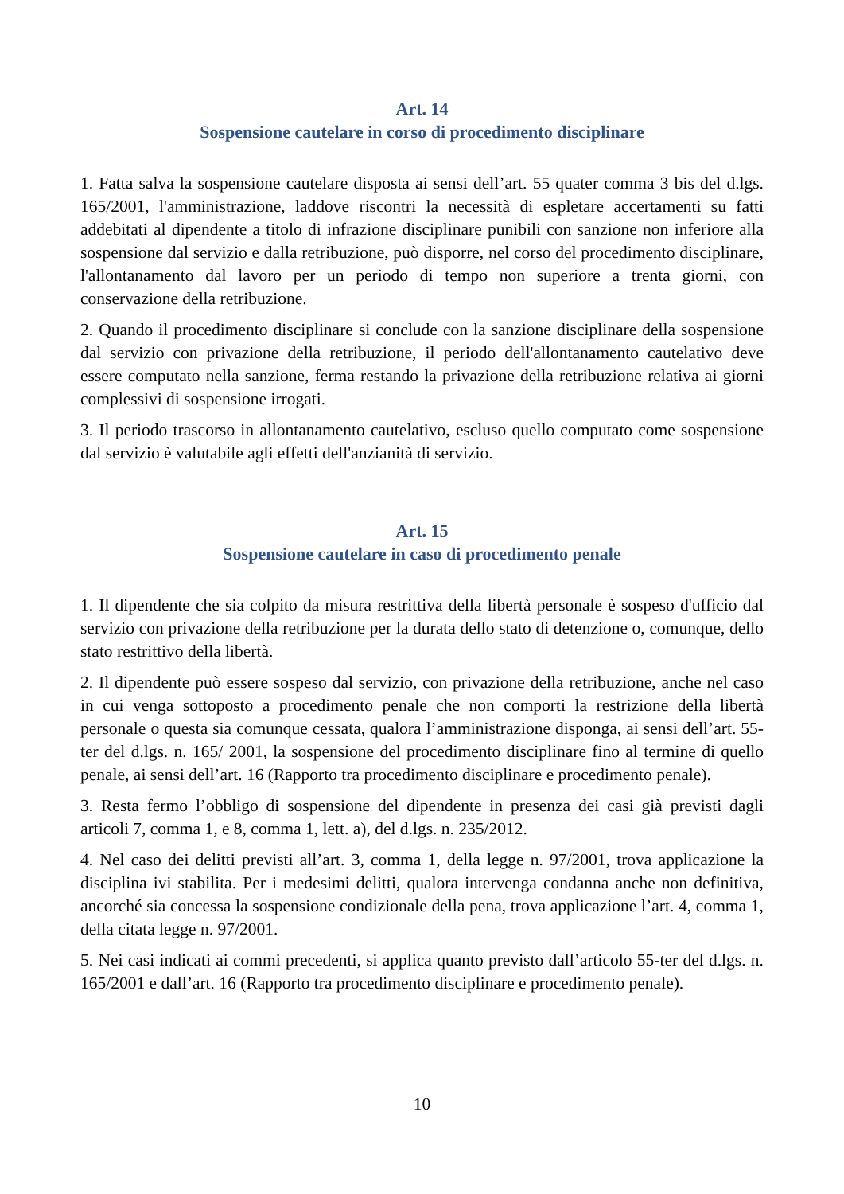Art. 14
Sospensione cautelare in corso di procedimento disciplinare
1. Fatta salva la sospensione cautelare disposta ai sensi dell’art. 55 quater comma 3 bis del d.lgs. 165/2001, l'amministrazione, laddove riscontri la necessità di espletare accertamenti su fatti addebitati al dipendente a titolo di infrazione disciplinare punibili con sanzione non inferiore alla sospensione dal servizio e dalla retribuzione, può disporre, nel corso del procedimento disciplinare, l'allontanamento dal lavoro per un periodo di tempo non superiore a trenta giorni, con conservazione della retribuzione.
2. Quando il procedimento disciplinare si conclude con la sanzione disciplinare della sospensione dal servizio con privazione della retribuzione, il periodo dell'allontanamento cautelativo deve essere computato nella sanzione, ferma restando la privazione della retribuzione relativa ai giorni complessivi di sospensione irrogati.
3. Il periodo trascorso in allontanamento cautelativo, escluso quello computato come sospensione dal servizio è valutabile agli effetti dell'anzianità di servizio.
Art. 15
Sospensione cautelare in caso di procedimento penale
1. Il dipendente che sia colpito da misura restrittiva della libertà personale è sospeso d'ufficio dal servizio con privazione della retribuzione per la durata dello stato di detenzione o, comunque, dello stato restrittivo della libertà.
2. Il dipendente può essere sospeso dal servizio, con privazione della retribuzione, anche nel caso in cui venga sottoposto a procedimento penale che non comporti la restrizione della libertà personale o questa sia comunque cessata, qualora l’amministrazione disponga, ai sensi dell’art. 55-ter del d.lgs. n. 165/ 2001, la sospensione del procedimento disciplinare fino al termine di quello penale, ai sensi dell’art. 16 (Rapporto tra procedimento disciplinare e procedimento penale).
3. Resta fermo l’obbligo di sospensione del dipendente in presenza dei casi già previsti dagli articoli 7, comma 1, e 8, comma 1, lett. a), del d.lgs. n. 235/2012.
4. Nel caso dei delitti previsti all’art. 3, comma 1, della legge n. 97/2001, trova applicazione la disciplina ivi stabilita. Per i medesimi delitti, qualora intervenga condanna anche non definitiva, ancorché sia concessa la sospensione condizionale della pena, trova applicazione l’art. 4, comma 1, della citata legge n. 97/2001.
5. Nei casi indicati ai commi precedenti, si applica quanto previsto dall’articolo 55-ter del d.lgs. n. 165/2001 e dall’art. 16 (Rapporto tra procedimento disciplinare e procedimento penale).
10